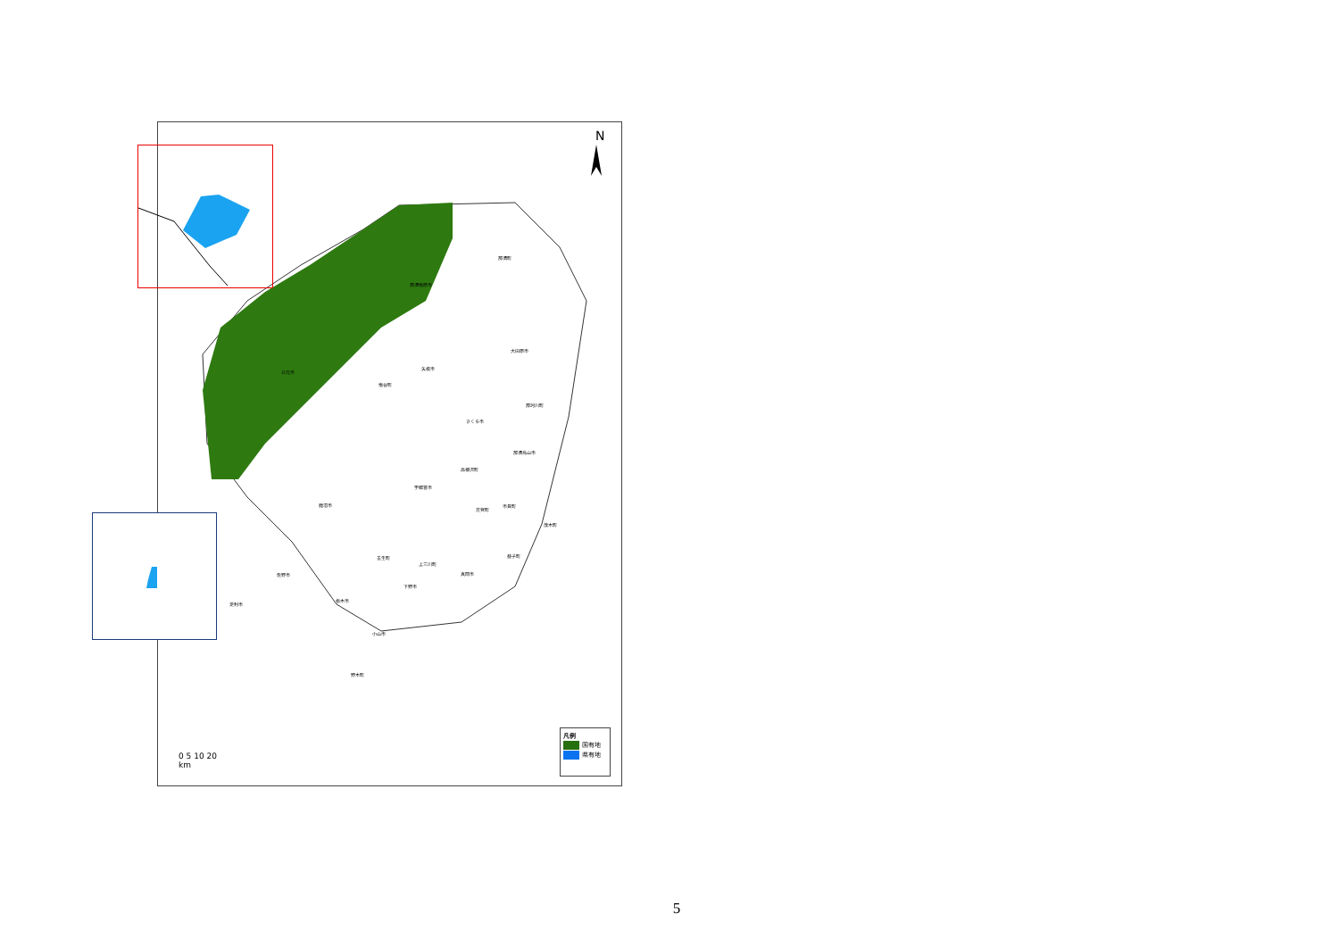N
那須町
那須塩原市
大田原市
日光市
矢板市
塩谷町
那珂川町
さくら市
那須烏山市
高根沢町
宇都宮市
鹿沼市
芳賀町
市貝町
茂木町
壬生町 益子町
上三川町
佐野市 真岡市
下野市
栃木市
足利市
小山市
野木町
0 5 10 20
km
凡例
国有地
県有地
5